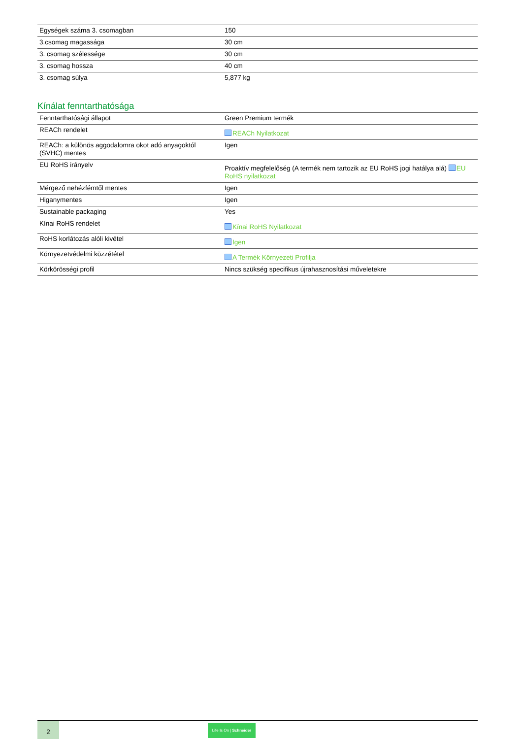| Egységek száma 3. csomagban | 150 |
| 3.csomag magassága | 30 cm |
| 3. csomag szélessége | 30 cm |
| 3. csomag hossza | 40 cm |
| 3. csomag súlya | 5,877 kg |
Kínálat fenntarthatósága
| Fenntarthatósági állapot | Green Premium termék |
| REACh rendelet | REACh Nyilatkozat |
| REACh: a különös aggodalomra okot adó anyagoktól (SVHC) mentes | Igen |
| EU RoHS irányelv | Proaktív megfelelőség (A termék nem tartozik az EU RoHS jogi hatálya alá) EU RoHS nyilatkozat |
| Mérgező nehézfémtől mentes | Igen |
| Higanymentes | Igen |
| Sustainable packaging | Yes |
| Kínai RoHS rendelet | Kínai RoHS Nyilatkozat |
| RoHS korlátozás alóli kivétel | Igen |
| Környezetvédelmi közzététel | A Termék Környezeti Profilja |
| Körkörösségi profil | Nincs szükség specifikus újrahasznosítási műveletekre |
2
Life Is On | Schneider